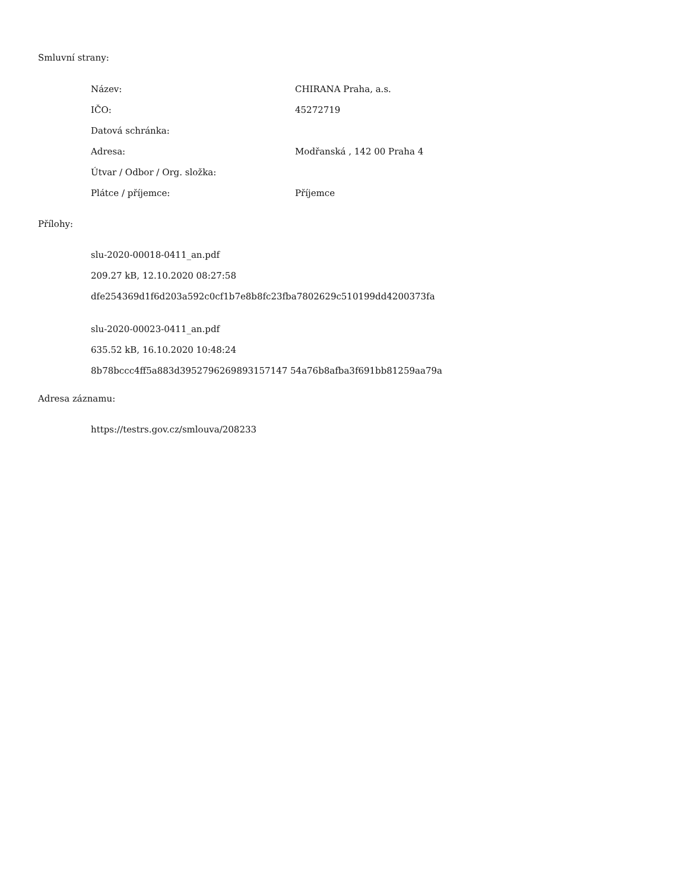Smluvní strany:
| Název: | CHIRANA Praha, a.s. |
| IČO: | 45272719 |
| Datová schránka: | |
| Adresa: | Modřanská , 142 00 Praha 4 |
| Útvar / Odbor / Org. složka: | |
| Plátce / příjemce: | Příjemce |
Přílohy:
slu-2020-00018-0411_an.pdf
209.27 kB, 12.10.2020 08:27:58
dfe254369d1f6d203a592c0cf1b7e8b8fc23fba7802629c510199dd4200373fa
slu-2020-00023-0411_an.pdf
635.52 kB, 16.10.2020 10:48:24
8b78bccc4ff5a883d3952796269893157147 54a76b8afba3f691bb81259aa79a
Adresa záznamu:
https://testrs.gov.cz/smlouva/208233